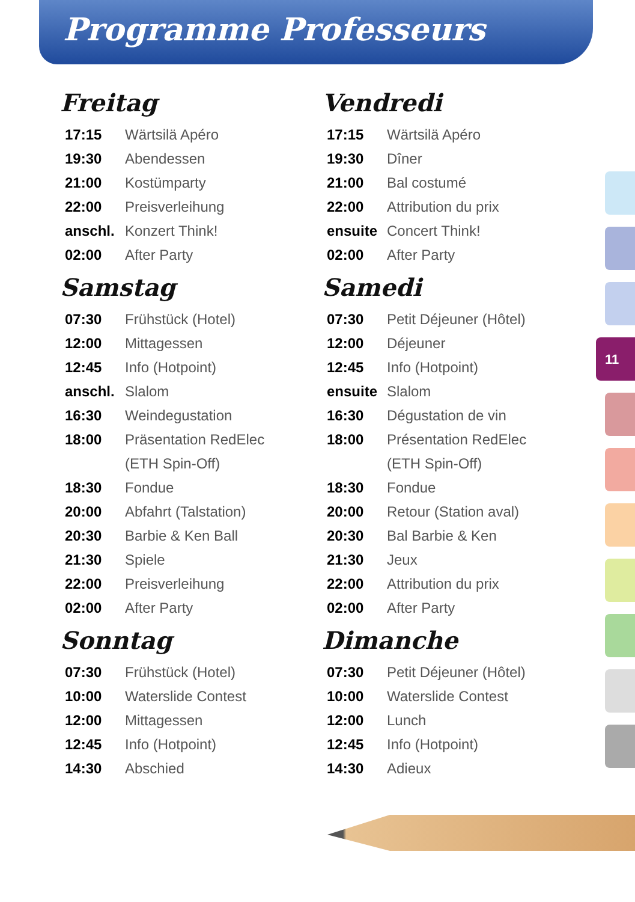Programme Professeurs
Freitag
| 17:15 | Wärtsilä Apéro |
| 19:30 | Abendessen |
| 21:00 | Kostümparty |
| 22:00 | Preisverleihung |
| anschl. | Konzert Think! |
| 02:00 | After Party |
Samstag
| 07:30 | Frühstück (Hotel) |
| 12:00 | Mittagessen |
| 12:45 | Info (Hotpoint) |
| anschl. | Slalom |
| 16:30 | Weindegustation |
| 18:00 | Präsentation RedElec |
| | (ETH Spin-Off) |
| 18:30 | Fondue |
| 20:00 | Abfahrt (Talstation) |
| 20:30 | Barbie & Ken Ball |
| 21:30 | Spiele |
| 22:00 | Preisverleihung |
| 02:00 | After Party |
Sonntag
| 07:30 | Frühstück (Hotel) |
| 10:00 | Waterslide Contest |
| 12:00 | Mittagessen |
| 12:45 | Info (Hotpoint) |
| 14:30 | Abschied |
Vendredi
| 17:15 | Wärtsilä Apéro |
| 19:30 | Dîner |
| 21:00 | Bal costumé |
| 22:00 | Attribution du prix |
| ensuite | Concert Think! |
| 02:00 | After Party |
Samedi
| 07:30 | Petit Déjeuner (Hôtel) |
| 12:00 | Déjeuner |
| 12:45 | Info (Hotpoint) |
| ensuite | Slalom |
| 16:30 | Dégustation de vin |
| 18:00 | Présentation RedElec |
| | (ETH Spin-Off) |
| 18:30 | Fondue |
| 20:00 | Retour (Station aval) |
| 20:30 | Bal Barbie & Ken |
| 21:30 | Jeux |
| 22:00 | Attribution du prix |
| 02:00 | After Party |
Dimanche
| 07:30 | Petit Déjeuner (Hôtel) |
| 10:00 | Waterslide Contest |
| 12:00 | Lunch |
| 12:45 | Info (Hotpoint) |
| 14:30 | Adieux |
11